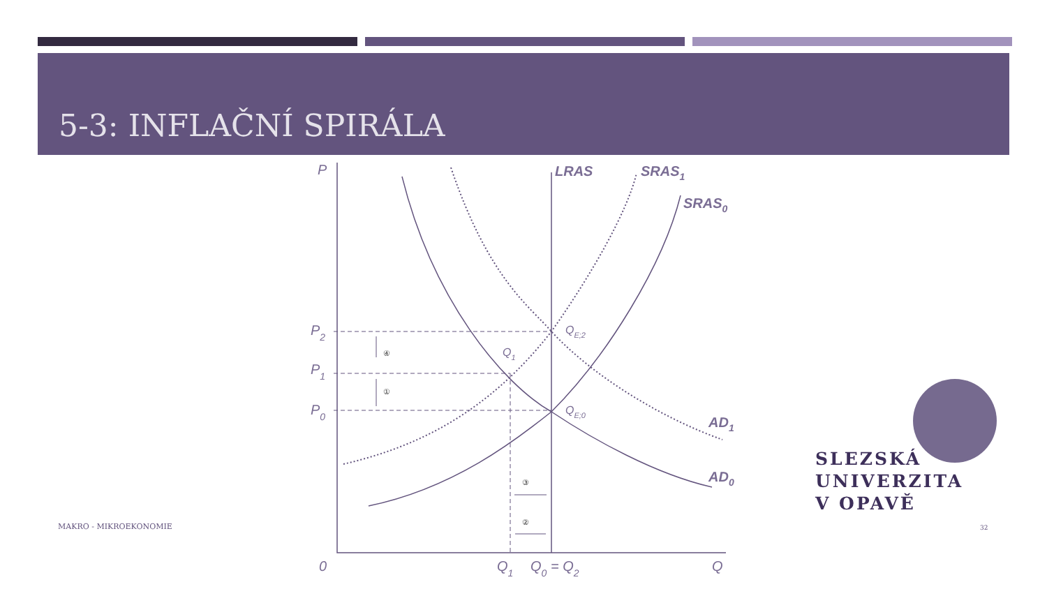5-3: INFLAČNÍ SPIRÁLA
P
LRAS
SRAS1
SRAS0
P2
P1
P0
QE;2
QE;0
Q1
AD1
AD0
0
Q1
Q0 = Q2
Q
④
①
③
②
SLEZSKÁ
UNIVERZITA
V OPAVĚ
MAKRO - MIKROEKONOMIE 32